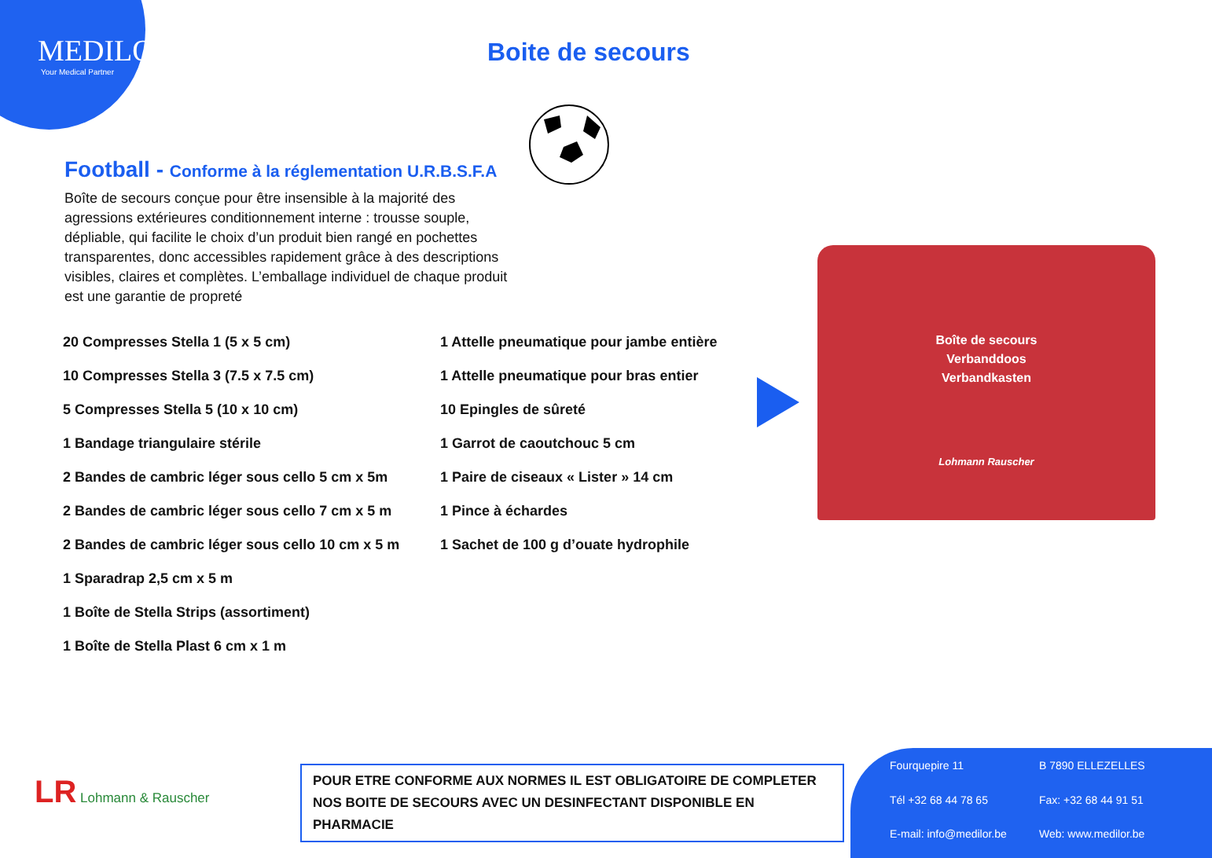MEDILOR
Your Medical Partner
Boite de secours
Football - Conforme à la réglementation U.R.B.S.F.A
Boîte de secours conçue pour être insensible à la majorité des agressions extérieures conditionnement interne : trousse souple, dépliable, qui facilite le choix d’un produit bien rangé en pochettes transparentes, donc accessibles rapidement grâce à des descriptions visibles, claires et complètes. L’emballage individuel de chaque produit est une garantie de propreté
20 Compresses Stella 1 (5 x 5 cm)
10 Compresses Stella 3 (7.5 x 7.5 cm)
5 Compresses Stella 5 (10 x 10 cm)
1 Bandage triangulaire stérile
2 Bandes de cambric léger sous cello 5 cm x 5m
2 Bandes de cambric léger sous cello 7 cm x 5 m
2 Bandes de cambric léger sous cello 10 cm x 5 m
1 Sparadrap 2,5 cm x 5 m
1 Boîte de Stella Strips (assortiment)
1 Boîte de Stella Plast 6 cm x 1 m
1 Attelle pneumatique pour jambe entière
1 Attelle pneumatique pour bras entier
10 Epingles de sûreté
1 Garrot de caoutchouc 5 cm
1 Paire de ciseaux « Lister » 14 cm
1 Pince à échardes
1 Sachet de 100 g d’ouate hydrophile
Boîte de secours
Verbanddoos
Verbandkasten
Lohmann Rauscher
LR Lohmann & Rauscher
POUR ETRE CONFORME AUX NORMES IL EST OBLIGATOIRE DE COMPLETER
NOS BOITE DE SECOURS AVEC UN DESINFECTANT DISPONIBLE EN PHARMACIE
Fourquepire 11 B 7890 ELLEZELLES Tél +32 68 44 78 65 Fax: +32 68 44 91 51 E-mail: info@medilor.be Web: www.medilor.be